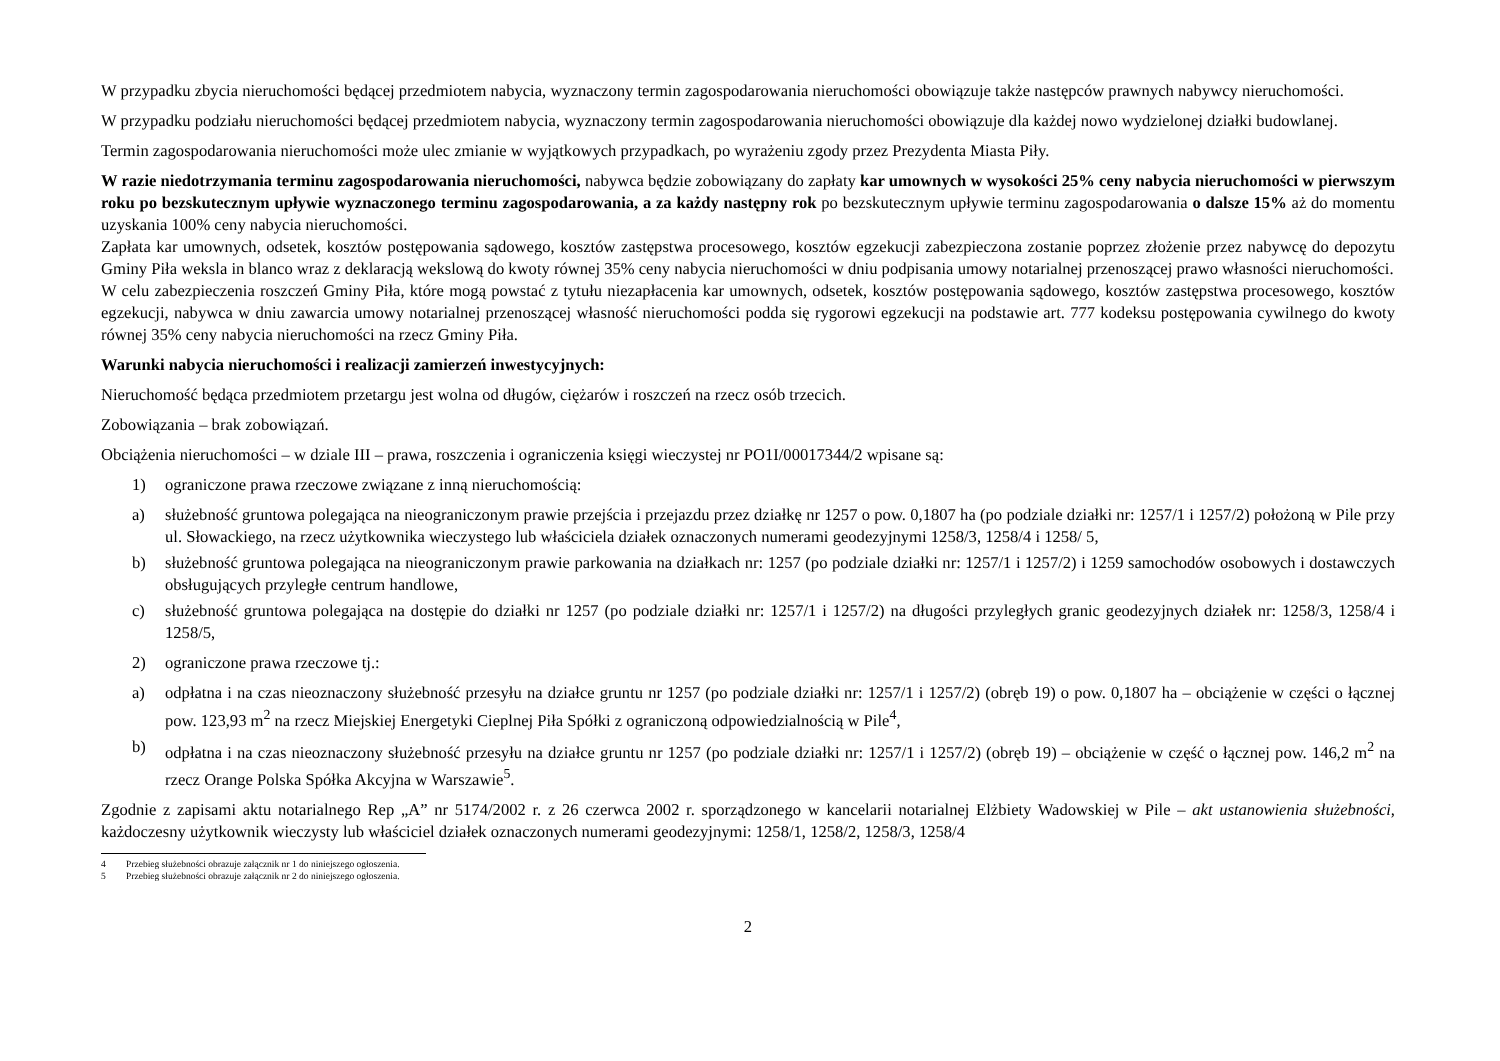W przypadku zbycia nieruchomości będącej przedmiotem nabycia, wyznaczony termin zagospodarowania nieruchomości obowiązuje także następców prawnych nabywcy nieruchomości.
W przypadku podziału nieruchomości będącej przedmiotem nabycia, wyznaczony termin zagospodarowania nieruchomości obowiązuje dla każdej nowo wydzielonej działki budowlanej.
Termin zagospodarowania nieruchomości może ulec zmianie w wyjątkowych przypadkach, po wyrażeniu zgody przez Prezydenta Miasta Piły.
W razie niedotrzymania terminu zagospodarowania nieruchomości, nabywca będzie zobowiązany do zapłaty kar umownych w wysokości 25% ceny nabycia nieruchomości w pierwszym roku po bezskutecznym upływie wyznaczonego terminu zagospodarowania, a za każdy następny rok po bezskutecznym upływie terminu zagospodarowania o dalsze 15% aż do momentu uzyskania 100% ceny nabycia nieruchomości.
Zapłata kar umownych, odsetek, kosztów postępowania sądowego, kosztów zastępstwa procesowego, kosztów egzekucji zabezpieczona zostanie poprzez złożenie przez nabywcę do depozytu Gminy Piła weksla in blanco wraz z deklaracją wekslową do kwoty równej 35% ceny nabycia nieruchomości w dniu podpisania umowy notarialnej przenoszącej prawo własności nieruchomości.
W celu zabezpieczenia roszczeń Gminy Piła, które mogą powstać z tytułu niezapłacenia kar umownych, odsetek, kosztów postępowania sądowego, kosztów zastępstwa procesowego, kosztów egzekucji, nabywca w dniu zawarcia umowy notarialnej przenoszącej własność nieruchomości podda się rygorowi egzekucji na podstawie art. 777 kodeksu postępowania cywilnego do kwoty równej 35% ceny nabycia nieruchomości na rzecz Gminy Piła.
Warunki nabycia nieruchomości i realizacji zamierzeń inwestycyjnych:
Nieruchomość będąca przedmiotem przetargu jest wolna od długów, ciężarów i roszczeń na rzecz osób trzecich.
Zobowiązania – brak zobowiązań.
Obciążenia nieruchomości – w dziale III – prawa, roszczenia i ograniczenia księgi wieczystej nr PO1I/00017344/2 wpisane są:
1) ograniczone prawa rzeczowe związane z inną nieruchomością:
a) służebność gruntowa polegająca na nieograniczonym prawie przejścia i przejazdu przez działkę nr 1257 o pow. 0,1807 ha (po podziale działki nr: 1257/1 i 1257/2) położoną w Pile przy ul. Słowackiego, na rzecz użytkownika wieczystego lub właściciela działek oznaczonych numerami geodezyjnymi 1258/3, 1258/4 i 1258/ 5,
b) służebność gruntowa polegająca na nieograniczonym prawie parkowania na działkach nr: 1257 (po podziale działki nr: 1257/1 i 1257/2) i 1259 samochodów osobowych i dostawczych obsługujących przyległe centrum handlowe,
c) służebność gruntowa polegająca na dostępie do działki nr 1257 (po podziale działki nr: 1257/1 i 1257/2) na długości przyległych granic geodezyjnych działek nr: 1258/3, 1258/4 i 1258/5,
2) ograniczone prawa rzeczowe tj.:
a) odpłatna i na czas nieoznaczony służebność przesyłu na działce gruntu nr 1257 (po podziale działki nr: 1257/1 i 1257/2) (obręb 19) o pow. 0,1807 ha – obciążenie w części o łącznej pow. 123,93 m<sup>2</sup> na rzecz Miejskiej Energetyki Cieplnej Piła Spółki z ograniczoną odpowiedzialnością w Pile<sup>4</sup>,
b) odpłatna i na czas nieoznaczony służebność przesyłu na działce gruntu nr 1257 (po podziale działki nr: 1257/1 i 1257/2) (obręb 19) – obciążenie w część o łącznej pow. 146,2 m<sup>2</sup> na rzecz Orange Polska Spółka Akcyjna w Warszawie<sup>5</sup>.
Zgodnie z zapisami aktu notarialnego Rep „A” nr 5174/2002 r. z 26 czerwca 2002 r. sporządzonego w kancelarii notarialnej Elżbiety Wadowskiej w Pile – akt ustanowienia służebności, każdoczesny użytkownik wieczysty lub właściciel działek oznaczonych numerami geodezyjnymi: 1258/1, 1258/2, 1258/3, 1258/4
4 Przebieg służebności obrazuje załącznik nr 1 do niniejszego ogłoszenia.
5 Przebieg służebności obrazuje załącznik nr 2 do niniejszego ogłoszenia.
2